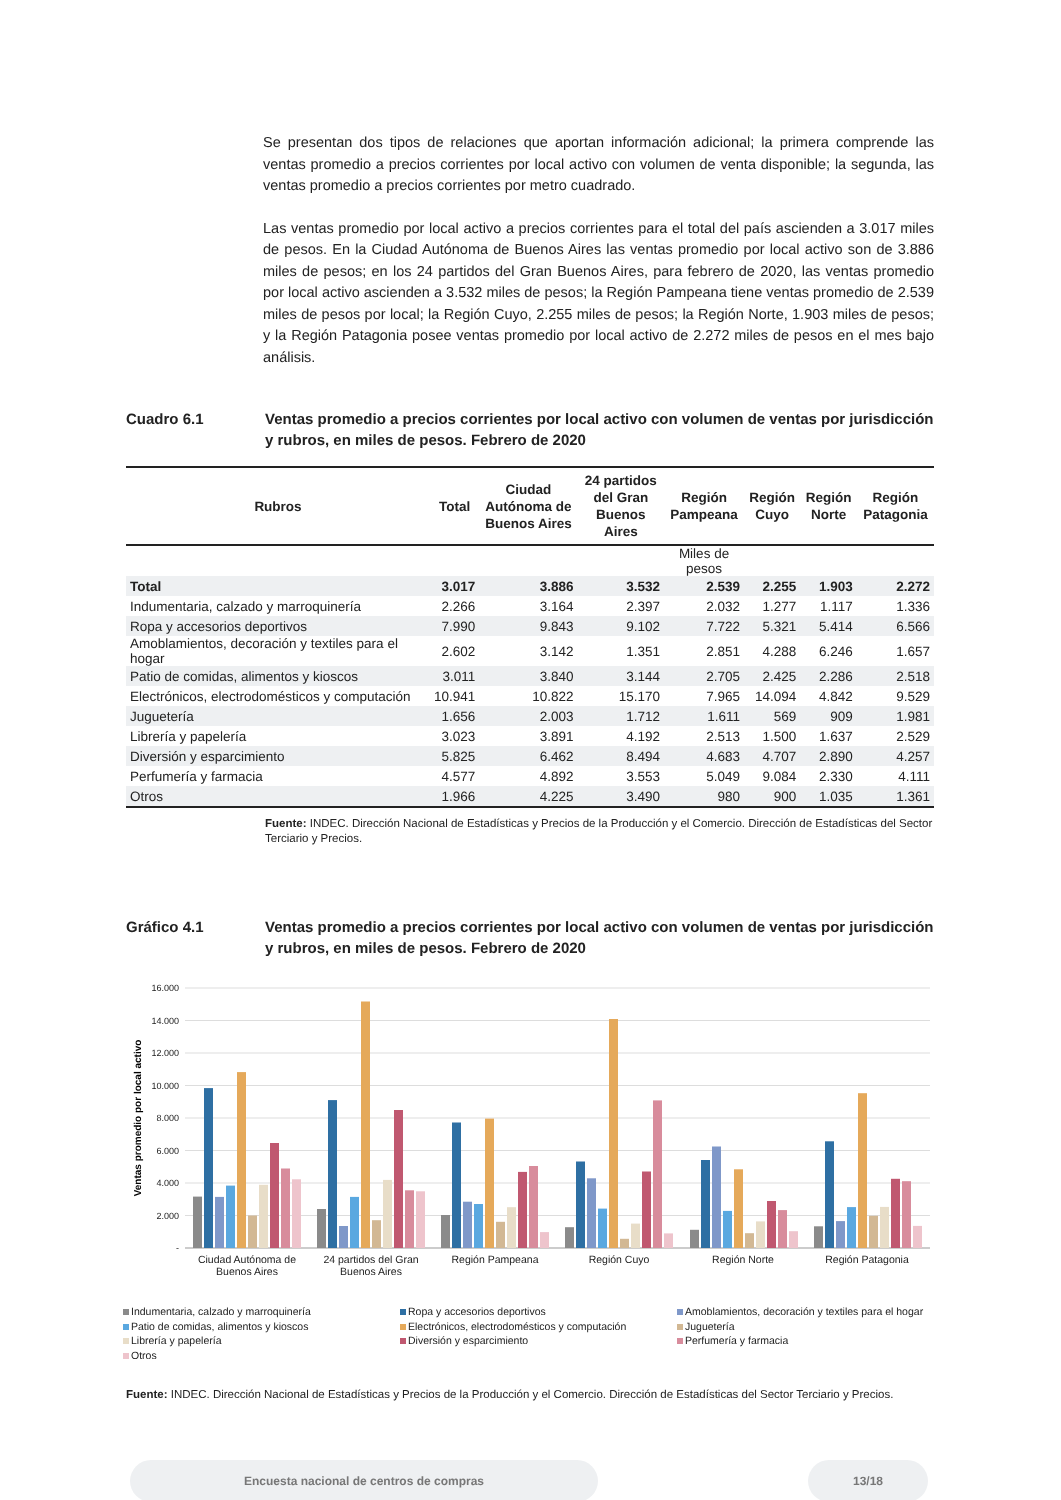Se presentan dos tipos de relaciones que aportan información adicional; la primera comprende las ventas promedio a precios corrientes por local activo con volumen de venta disponible; la segunda, las ventas promedio a precios corrientes por metro cuadrado.
Las ventas promedio por local activo a precios corrientes para el total del país ascienden a 3.017 miles de pesos. En la Ciudad Autónoma de Buenos Aires las ventas promedio por local activo son de 3.886 miles de pesos; en los 24 partidos del Gran Buenos Aires, para febrero de 2020, las ventas promedio por local activo ascienden a 3.532 miles de pesos; la Región Pampeana tiene ventas promedio de 2.539 miles de pesos por local; la Región Cuyo, 2.255 miles de pesos; la Región Norte, 1.903 miles de pesos; y la Región Patagonia posee ventas promedio por local activo de 2.272 miles de pesos en el mes bajo análisis.
Cuadro 6.1 Ventas promedio a precios corrientes por local activo con volumen de ventas por jurisdicción y rubros, en miles de pesos. Febrero de 2020
| Rubros | Total | Ciudad Autónoma de Buenos Aires | 24 partidos del Gran Buenos Aires | Región Pampeana | Región Cuyo | Región Norte | Región Patagonia |
| --- | --- | --- | --- | --- | --- | --- | --- |
| | | | | Miles de pesos | | | |
| Total | 3.017 | 3.886 | 3.532 | 2.539 | 2.255 | 1.903 | 2.272 |
| Indumentaria, calzado y marroquinería | 2.266 | 3.164 | 2.397 | 2.032 | 1.277 | 1.117 | 1.336 |
| Ropa y accesorios deportivos | 7.990 | 9.843 | 9.102 | 7.722 | 5.321 | 5.414 | 6.566 |
| Amoblamientos, decoración y textiles para el hogar | 2.602 | 3.142 | 1.351 | 2.851 | 4.288 | 6.246 | 1.657 |
| Patio de comidas, alimentos y kioscos | 3.011 | 3.840 | 3.144 | 2.705 | 2.425 | 2.286 | 2.518 |
| Electrónicos, electrodomésticos y computación | 10.941 | 10.822 | 15.170 | 7.965 | 14.094 | 4.842 | 9.529 |
| Juguetería | 1.656 | 2.003 | 1.712 | 1.611 | 569 | 909 | 1.981 |
| Librería y papelería | 3.023 | 3.891 | 4.192 | 2.513 | 1.500 | 1.637 | 2.529 |
| Diversión y esparcimiento | 5.825 | 6.462 | 8.494 | 4.683 | 4.707 | 2.890 | 4.257 |
| Perfumería y farmacia | 4.577 | 4.892 | 3.553 | 5.049 | 9.084 | 2.330 | 4.111 |
| Otros | 1.966 | 4.225 | 3.490 | 980 | 900 | 1.035 | 1.361 |
Fuente: INDEC. Dirección Nacional de Estadísticas y Precios de la Producción y el Comercio. Dirección de Estadísticas del Sector Terciario y Precios.
Gráfico 4.1 Ventas promedio a precios corrientes por local activo con volumen de ventas por jurisdicción y rubros, en miles de pesos. Febrero de 2020
16.000
14.000
12.000
10.000
8.000
6.000
4.000
2.000
-
Ventas promedio por local activo
Ciudad Autónoma de
Buenos Aires
24 partidos del Gran
Buenos Aires
Región Pampeana
Región Cuyo
Región Norte
Región Patagonia
Indumentaria, calzado y marroquinería
Ropa y accesorios deportivos
Amoblamientos, decoración y textiles para el hogar
Patio de comidas, alimentos y kioscos
Electrónicos, electrodomésticos y computación
Juguetería
Librería y papelería
Diversión y esparcimiento
Perfumería y farmacia
Otros
Fuente: INDEC. Dirección Nacional de Estadísticas y Precios de la Producción y el Comercio. Dirección de Estadísticas del Sector Terciario y Precios.
Encuesta nacional de centros de compras 13/18